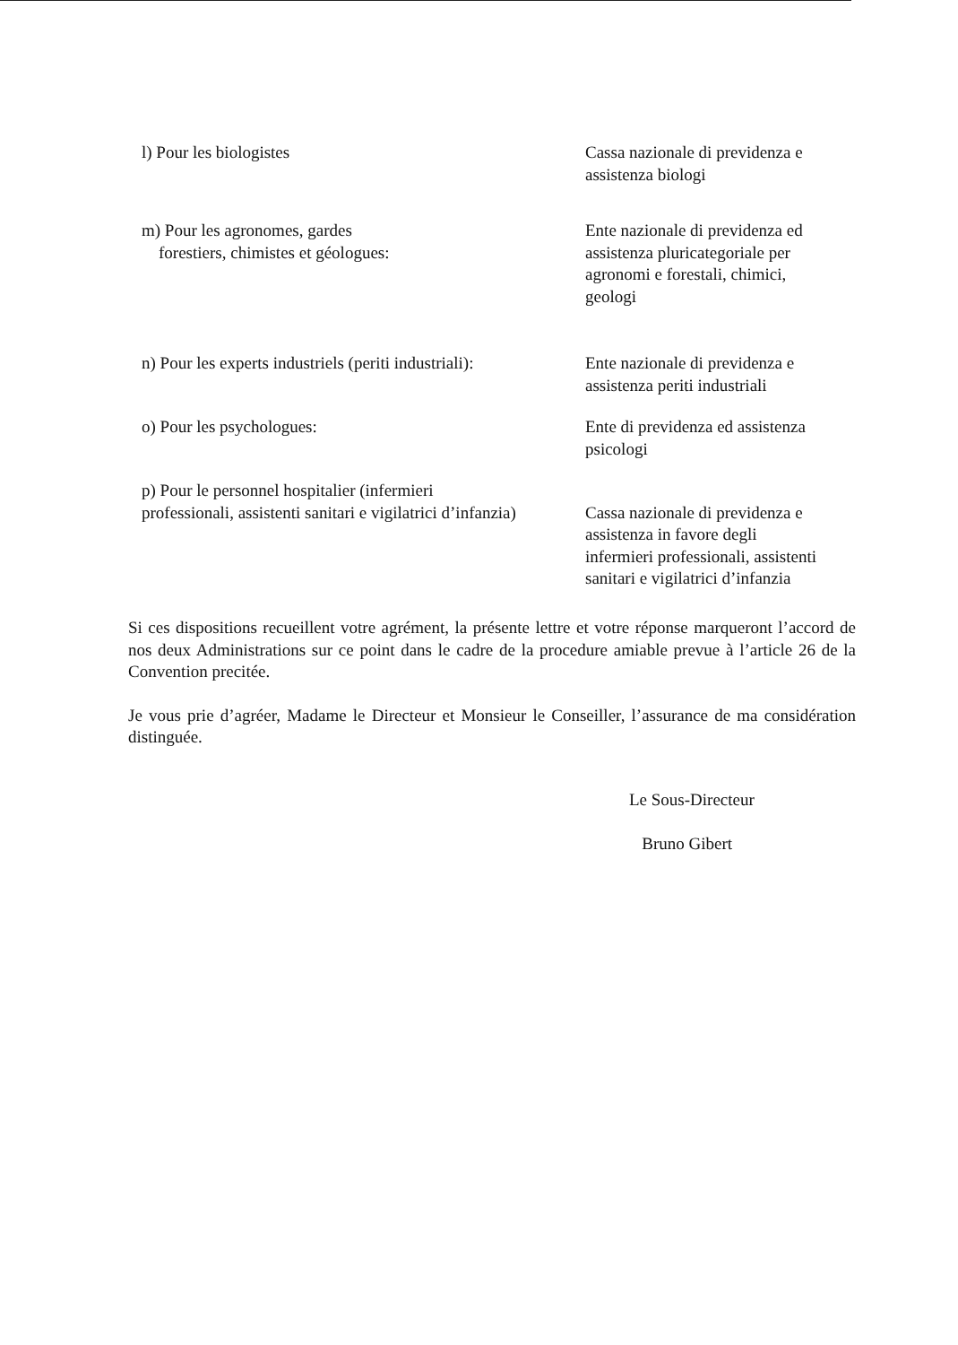l) Pour les biologistes Cassa nazionale di previdenza e
assistenza biologi
m) Pour les agronomes, gardes
forestiers, chimistes et géologues:
Ente nazionale di previdenza ed
assistenza pluricategoriale per
agronomi e forestali, chimici,
geologi
n) Pour les experts industriels (periti industriali):
Ente nazionale di previdenza e
assistenza periti industriali
o) Pour les psychologues: Ente di previdenza ed assistenza
psicologi
p) Pour le personnel hospitalier (infermieri
professionali, assistenti sanitari e vigilatrici d’infanzia)
Cassa nazionale di previdenza e
assistenza in favore degli
infermieri professionali, assistenti
sanitari e vigilatrici d’infanzia
Si ces dispositions recueillent votre agrément, la présente lettre et votre réponse marqueront l’accord de nos deux Administrations sur ce point dans le cadre de la procedure amiable prevue à l’article 26 de la Convention precitée.
Je vous prie d’agréer, Madame le Directeur et Monsieur le Conseiller, l’assurance de ma considération distinguée.
Le Sous-Directeur
Bruno Gibert